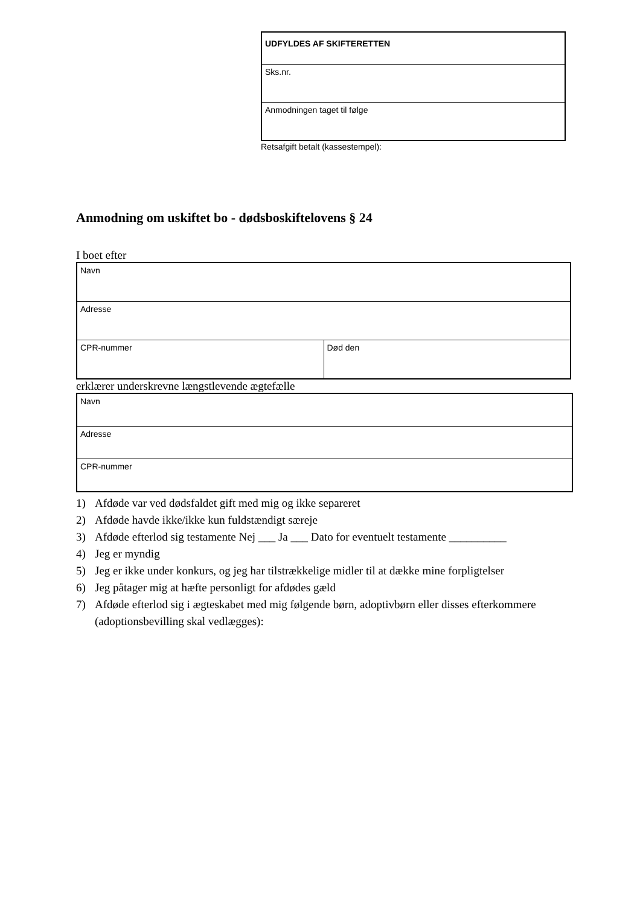| UDFYLDES AF SKIFTERETTEN |
| Sks.nr. |
| Anmodningen taget til følge |
Retsafgift betalt (kassestempel):
Anmodning om uskiftet bo - dødsboskiftelovens § 24
I boet efter
| Navn | |
| Adresse | |
| CPR-nummer | Død den |
erklærer underskrevne længstlevende ægtefælle
| Navn |
| Adresse |
| CPR-nummer |
1) Afdøde var ved dødsfaldet gift med mig og ikke separeret
2) Afdøde havde ikke/ikke kun fuldstændigt særeje
3) Afdøde efterlod sig testamente Nej ___ Ja ___ Dato for eventuelt testamente __________
4) Jeg er myndig
5) Jeg er ikke under konkurs, og jeg har tilstrækkelige midler til at dække mine forpligtelser
6) Jeg påtager mig at hæfte personligt for afdødes gæld
7) Afdøde efterlod sig i ægteskabet med mig følgende børn, adoptivbørn eller disses efterkommere (adoptionsbevilling skal vedlægges):